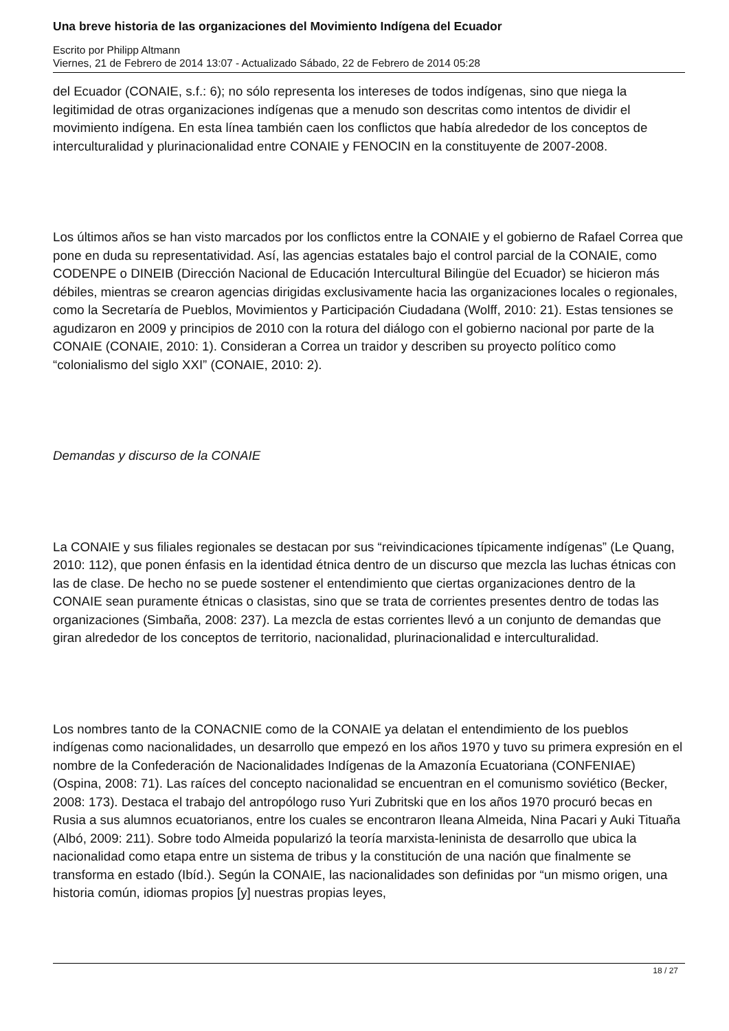Una breve historia de las organizaciones del Movimiento Indígena del Ecuador
Escrito por Philipp Altmann
Viernes, 21 de Febrero de 2014 13:07 - Actualizado Sábado, 22 de Febrero de 2014 05:28
del Ecuador (CONAIE, s.f.: 6); no sólo representa los intereses de todos indígenas, sino que niega la legitimidad de otras organizaciones indígenas que a menudo son descritas como intentos de dividir el movimiento indígena. En esta línea también caen los conflictos que había alrededor de los conceptos de interculturalidad y plurinacionalidad entre CONAIE y FENOCIN en la constituyente de 2007-2008.
Los últimos años se han visto marcados por los conflictos entre la CONAIE y el gobierno de Rafael Correa que pone en duda su representatividad. Así, las agencias estatales bajo el control parcial de la CONAIE, como CODENPE o DINEIB (Dirección Nacional de Educación Intercultural Bilingüe del Ecuador) se hicieron más débiles, mientras se crearon agencias dirigidas exclusivamente hacia las organizaciones locales o regionales, como la Secretaría de Pueblos, Movimientos y Participación Ciudadana (Wolff, 2010: 21). Estas tensiones se agudizaron en 2009 y principios de 2010 con la rotura del diálogo con el gobierno nacional por parte de la CONAIE (CONAIE, 2010: 1). Consideran a Correa un traidor y describen su proyecto político como “colonialismo del siglo XXI” (CONAIE, 2010: 2).
Demandas y discurso de la CONAIE
La CONAIE y sus filiales regionales se destacan por sus “reivindicaciones típicamente indígenas” (Le Quang, 2010: 112), que ponen énfasis en la identidad étnica dentro de un discurso que mezcla las luchas étnicas con las de clase. De hecho no se puede sostener el entendimiento que ciertas organizaciones dentro de la CONAIE sean puramente étnicas o clasistas, sino que se trata de corrientes presentes dentro de todas las organizaciones (Simbaña, 2008: 237). La mezcla de estas corrientes llevó a un conjunto de demandas que giran alrededor de los conceptos de territorio, nacionalidad, plurinacionalidad e interculturalidad.
Los nombres tanto de la CONACNIE como de la CONAIE ya delatan el entendimiento de los pueblos indígenas como nacionalidades, un desarrollo que empezó en los años 1970 y tuvo su primera expresión en el nombre de la Confederación de Nacionalidades Indígenas de la Amazonía Ecuatoriana (CONFENIAE) (Ospina, 2008: 71). Las raíces del concepto nacionalidad se encuentran en el comunismo soviético (Becker, 2008: 173). Destaca el trabajo del antropólogo ruso Yuri Zubritski que en los años 1970 procuró becas en Rusia a sus alumnos ecuatorianos, entre los cuales se encontraron Ileana Almeida, Nina Pacari y Auki Tituaña (Albó, 2009: 211). Sobre todo Almeida popularizó la teoría marxista-leninista de desarrollo que ubica la nacionalidad como etapa entre un sistema de tribus y la constitución de una nación que finalmente se transforma en estado (Ibíd.). Según la CONAIE, las nacionalidades son definidas por “un mismo origen, una historia común, idiomas propios [y] nuestras propias leyes,
18 / 27